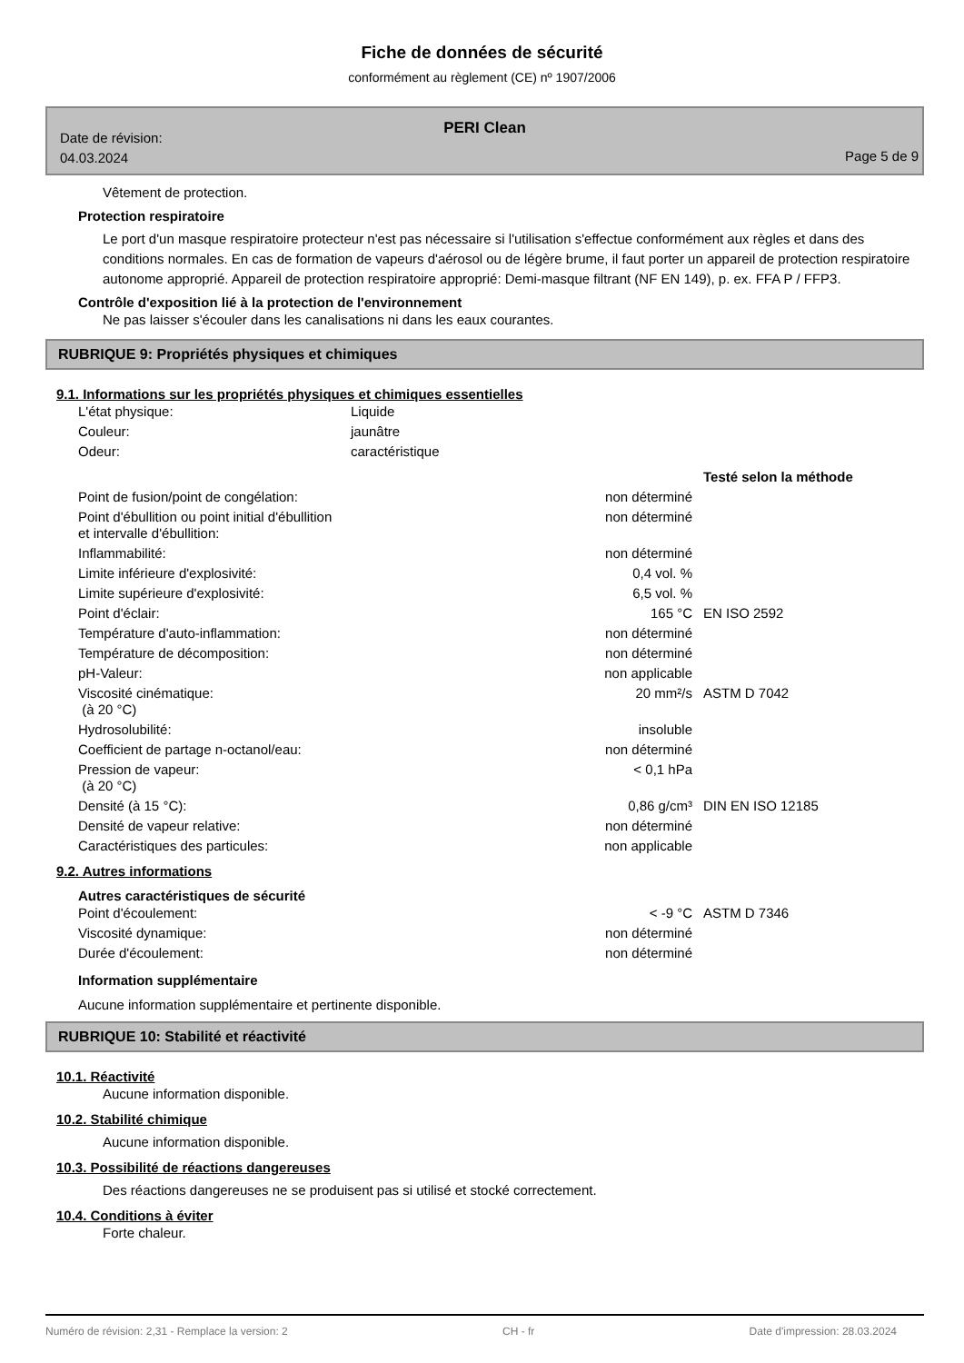Fiche de données de sécurité
conformément au règlement (CE) nº 1907/2006
PERI Clean
Date de révision:
04.03.2024
Page 5 de 9
Vêtement de protection.
Protection respiratoire
Le port d'un masque respiratoire protecteur n'est pas nécessaire si l'utilisation s'effectue conformément aux règles et dans des conditions normales. En cas de formation de vapeurs d'aérosol ou de légère brume, il faut porter un appareil de protection respiratoire autonome approprié. Appareil de protection respiratoire approprié: Demi-masque filtrant (NF EN 149), p. ex. FFA P / FFP3.
Contrôle d'exposition lié à la protection de l'environnement
Ne pas laisser s'écouler dans les canalisations ni dans les eaux courantes.
RUBRIQUE 9: Propriétés physiques et chimiques
9.1. Informations sur les propriétés physiques et chimiques essentielles
| L'état physique: | Liquide |
| Couleur: | jaunâtre |
| Odeur: | caractéristique |
| | | Testé selon la méthode |
| Point de fusion/point de congélation: | non déterminé | |
| Point d'ébullition ou point initial d'ébullition et intervalle d'ébullition: | non déterminé | |
| Inflammabilité: | non déterminé | |
| Limite inférieure d'explosivité: | 0,4 vol. % | |
| Limite supérieure d'explosivité: | 6,5 vol. % | |
| Point d'éclair: | 165 °C | EN ISO 2592 |
| Température d'auto-inflammation: | non déterminé | |
| Température de décomposition: | non déterminé | |
| pH-Valeur: | non applicable | |
| Viscosité cinématique: (à 20 °C) | 20 mm²/s | ASTM D 7042 |
| Hydrosolubilité: | insoluble | |
| Coefficient de partage n-octanol/eau: | non déterminé | |
| Pression de vapeur: (à 20 °C) | < 0,1 hPa | |
| Densité (à 15 °C): | 0,86 g/cm³ | DIN EN ISO 12185 |
| Densité de vapeur relative: | non déterminé | |
| Caractéristiques des particules: | non applicable | |
9.2. Autres informations
Autres caractéristiques de sécurité
| Point d'écoulement: | < -9 °C | ASTM D 7346 |
| Viscosité dynamique: | non déterminé | |
| Durée d'écoulement: | non déterminé | |
Information supplémentaire
Aucune information supplémentaire et pertinente disponible.
RUBRIQUE 10: Stabilité et réactivité
10.1. Réactivité
Aucune information disponible.
10.2. Stabilité chimique
Aucune information disponible.
10.3. Possibilité de réactions dangereuses
Des réactions dangereuses ne se produisent pas si utilisé et stocké correctement.
10.4. Conditions à éviter
Forte chaleur.
Numéro de révision: 2,31 - Remplace la version: 2 CH - fr Date d'impression: 28.03.2024